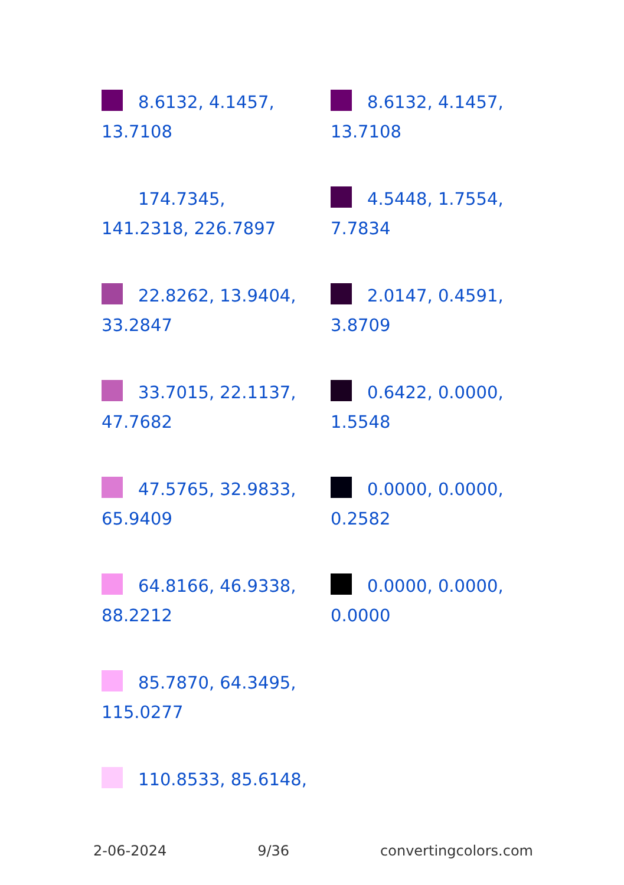8.6132, 4.1457, 13.7108
8.6132, 4.1457, 13.7108
174.7345, 141.2318, 226.7897
4.5448, 1.7554, 7.7834
22.8262, 13.9404, 33.2847
2.0147, 0.4591, 3.8709
33.7015, 22.1137, 47.7682
0.6422, 0.0000, 1.5548
47.5765, 32.9833, 65.9409
0.0000, 0.0000, 0.2582
64.8166, 46.9338, 88.2212
0.0000, 0.0000, 0.0000
85.7870, 64.3495, 115.0277
110.8533, 85.6148,
2-06-2024 9/36 convertingcolors.com